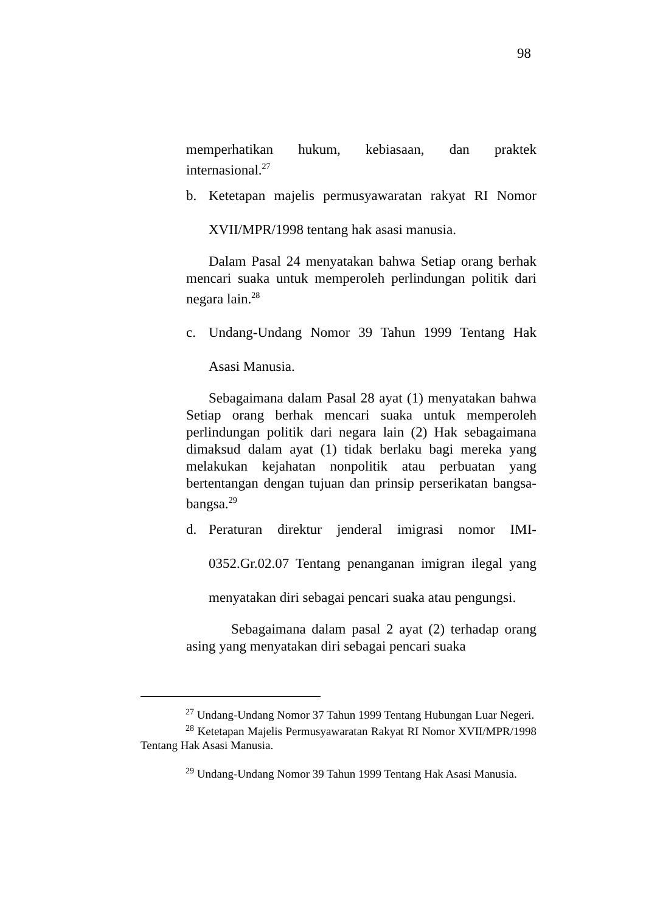98
memperhatikan hukum, kebiasaan, dan praktek internasional.<sup>27</sup>
b. Ketetapan majelis permusyawaratan rakyat RI Nomor XVII/MPR/1998 tentang hak asasi manusia.
Dalam Pasal 24 menyatakan bahwa Setiap orang berhak mencari suaka untuk memperoleh perlindungan politik dari negara lain.<sup>28</sup>
c. Undang-Undang Nomor 39 Tahun 1999 Tentang Hak Asasi Manusia.
Sebagaimana dalam Pasal 28 ayat (1) menyatakan bahwa Setiap orang berhak mencari suaka untuk memperoleh perlindungan politik dari negara lain (2) Hak sebagaimana dimaksud dalam ayat (1) tidak berlaku bagi mereka yang melakukan kejahatan nonpolitik atau perbuatan yang bertentangan dengan tujuan dan prinsip perserikatan bangsa-bangsa.<sup>29</sup>
d. Peraturan direktur jenderal imigrasi nomor IMI-0352.Gr.02.07 Tentang penanganan imigran ilegal yang menyatakan diri sebagai pencari suaka atau pengungsi.
Sebagaimana dalam pasal 2 ayat (2) terhadap orang asing yang menyatakan diri sebagai pencari suaka
<sup>27</sup> Undang-Undang Nomor 37 Tahun 1999 Tentang Hubungan Luar Negeri.
<sup>28</sup> Ketetapan Majelis Permusyawaratan Rakyat RI Nomor XVII/MPR/1998 Tentang Hak Asasi Manusia.
<sup>29</sup> Undang-Undang Nomor 39 Tahun 1999 Tentang Hak Asasi Manusia.